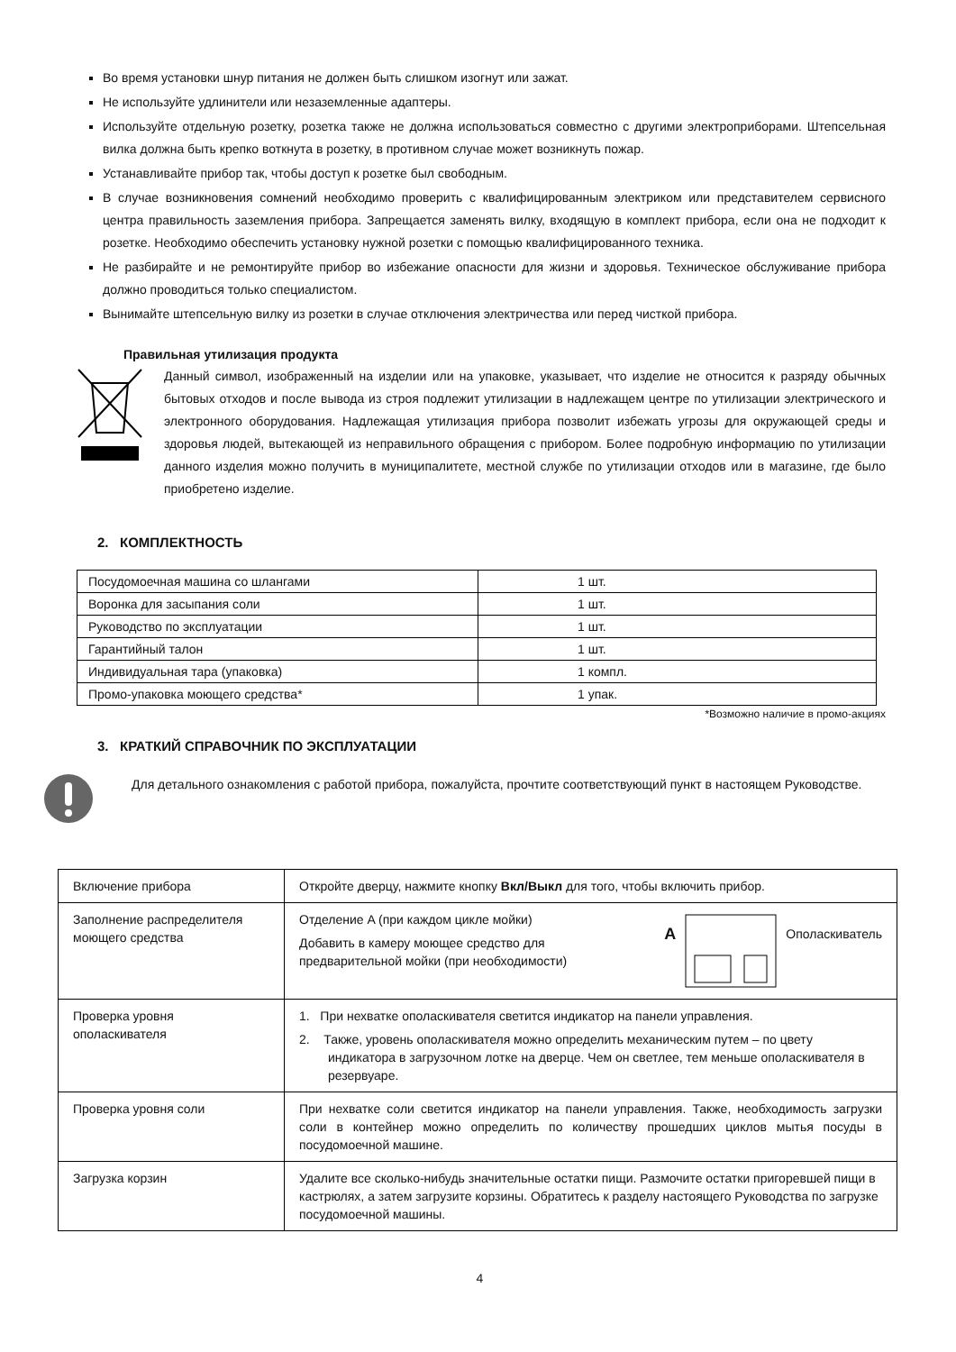Во время установки шнур питания не должен быть слишком изогнут или зажат.
Не используйте удлинители или незаземленные адаптеры.
Используйте отдельную розетку, розетка также не должна использоваться совместно с другими электроприборами. Штепсельная вилка должна быть крепко воткнута в розетку, в противном случае может возникнуть пожар.
Устанавливайте прибор так, чтобы доступ к розетке был свободным.
В случае возникновения сомнений необходимо проверить с квалифицированным электриком или представителем сервисного центра правильность заземления прибора. Запрещается заменять вилку, входящую в комплект прибора, если она не подходит к розетке. Необходимо обеспечить установку нужной розетки с помощью квалифицированного техника.
Не разбирайте и не ремонтируйте прибор во избежание опасности для жизни и здоровья. Техническое обслуживание прибора должно проводиться только специалистом.
Вынимайте штепсельную вилку из розетки в случае отключения электричества или перед чисткой прибора.
Правильная утилизация продукта
Данный символ, изображенный на изделии или на упаковке, указывает, что изделие не относится к разряду обычных бытовых отходов и после вывода из строя подлежит утилизации в надлежащем центре по утилизации электрического и электронного оборудования. Надлежащая утилизация прибора позволит избежать угрозы для окружающей среды и здоровья людей, вытекающей из неправильного обращения с прибором. Более подробную информацию по утилизации данного изделия можно получить в муниципалитете, местной службе по утилизации отходов или в магазине, где было приобретено изделие.
2. КОМПЛЕКТНОСТЬ
| Посудомоечная машина со шлангами | 1 шт. |
| Воронка для засыпания соли | 1 шт. |
| Руководство по эксплуатации | 1 шт. |
| Гарантийный талон | 1 шт. |
| Индивидуальная тара (упаковка) | 1 компл. |
| Промо-упаковка моющего средства* | 1 упак. |
*Возможно наличие в промо-акциях
3. КРАТКИЙ СПРАВОЧНИК ПО ЭКСПЛУАТАЦИИ
Для детального ознакомления с работой прибора, пожалуйста, прочтите соответствующий пункт в настоящем Руководстве.
| Включение прибора | Откройте дверцу, нажмите кнопку Вкл/Выкл для того, чтобы включить прибор. |
| Заполнение распределителя моющего средства | Отделение A (при каждом цикле мойки) Добавить в камеру моющее средство для предварительной мойки (при необходимости) A Ополаскиватель |
| Проверка уровня ополаскивателя | 1. При нехватке ополаскивателя светится индикатор на панели управления. 2. Также, уровень ополаскивателя можно определить механическим путем – по цвету индикатора в загрузочном лотке на дверце. Чем он светлее, тем меньше ополаскивателя в резервуаре. |
| Проверка уровня соли | При нехватке соли светится индикатор на панели управления. Также, необходимость загрузки соли в контейнер можно определить по количеству прошедших циклов мытья посуды в посудомоечной машине. |
| Загрузка корзин | Удалите все сколько-нибудь значительные остатки пищи. Размочите остатки пригоревшей пищи в кастрюлях, а затем загрузите корзины. Обратитесь к разделу настоящего Руководства по загрузке посудомоечной машины. |
4